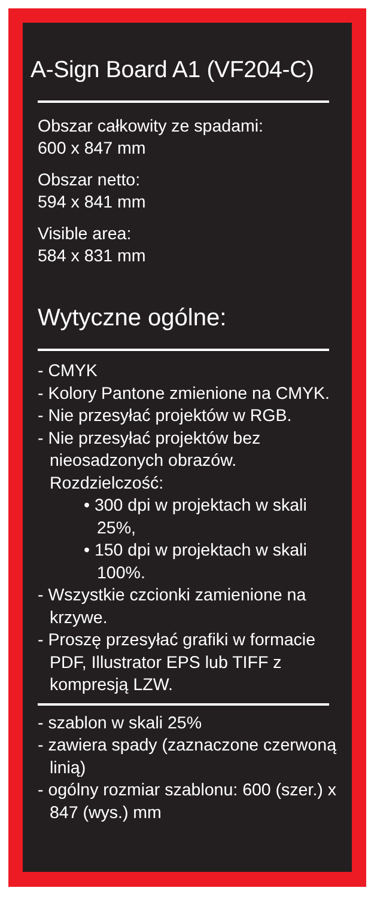A-Sign Board A1 (VF204-C)
Obszar całkowity ze spadami:
600 x 847 mm
Obszar netto:
594 x 841 mm
Visible area:
584 x 831 mm
Wytyczne ogólne:
- CMYK
- Kolory Pantone zmienione na CMYK.
- Nie przesyłać projektów w RGB.
- Nie przesyłać projektów bez nieosadzonych obrazów. Rozdzielczość:
• 300 dpi w projektach w skali 25%,
• 150 dpi w projektach w skali 100%.
- Wszystkie czcionki zamienione na krzywe.
- Proszę przesyłać grafiki w formacie PDF, Illustrator EPS lub TIFF z kompresją LZW.
- szablon w skali 25%
- zawiera spady (zaznaczone czerwoną linią)
- ogólny rozmiar szablonu: 600 (szer.) x 847 (wys.) mm